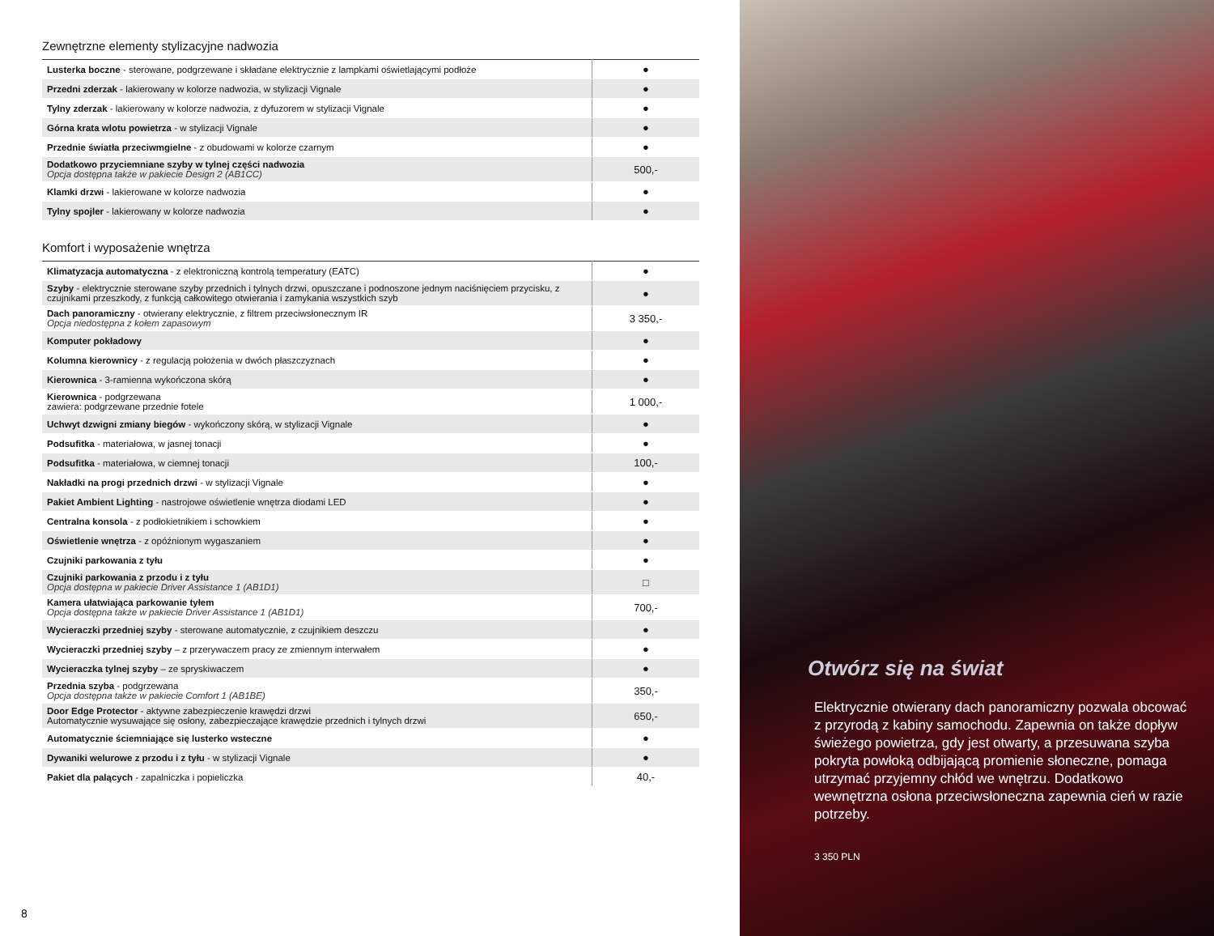Zewnętrzne elementy stylizacyjne nadwozia
| Lusterka boczne - sterowane, podgrzewane i składane elektrycznie z lampkami oświetlającymi podłoże | ● |
| Przedni zderzak - lakierowany w kolorze nadwozia, w stylizacji Vignale | ● |
| Tylny zderzak - lakierowany w kolorze nadwozia, z dyfuzorem w stylizacji Vignale | ● |
| Górna krata wlotu powietrza - w stylizacji Vignale | ● |
| Przednie światła przeciwmgielne - z obudowami w kolorze czarnym | ● |
| Dodatkowo przyciemniane szyby w tylnej części nadwozia Opcja dostępna także w pakiecie Design 2 (AB1CC) | 500,- |
| Klamki drzwi - lakierowane w kolorze nadwozia | ● |
| Tylny spojler - lakierowany w kolorze nadwozia | ● |
Komfort i wyposażenie wnętrza
| Klimatyzacja automatyczna - z elektroniczną kontrolą temperatury (EATC) | ● |
| Szyby - elektrycznie sterowane szyby przednich i tylnych drzwi, opuszczane i podnoszone jednym naciśnięciem przycisku, z czujnikami przeszkody, z funkcją całkowitego otwierania i zamykania wszystkich szyb | ● |
| Dach panoramiczny - otwierany elektrycznie, z filtrem przeciwsłonecznym IR Opcja niedostępna z kołem zapasowym | 3 350,- |
| Komputer pokładowy | ● |
| Kolumna kierownicy - z regulacją położenia w dwóch płaszczyznach | ● |
| Kierownica - 3-ramienna wykończona skórą | ● |
| Kierownica - podgrzewana zawiera: podgrzewane przednie fotele | 1 000,- |
| Uchwyt dzwigni zmiany biegów - wykończony skórą, w stylizacji Vignale | ● |
| Podsufitka - materiałowa, w jasnej tonacji | ● |
| Podsufitka - materiałowa, w ciemnej tonacji | 100,- |
| Nakładki na progi przednich drzwi - w stylizacji Vignale | ● |
| Pakiet Ambient Lighting - nastrojowe oświetlenie wnętrza diodami LED | ● |
| Centralna konsola - z podłokietnikiem i schowkiem | ● |
| Oświetlenie wnętrza - z opóźnionym wygaszaniem | ● |
| Czujniki parkowania z tyłu | ● |
| Czujniki parkowania z przodu i z tyłu Opcja dostępna w pakiecie Driver Assistance 1 (AB1D1) | □ |
| Kamera ułatwiająca parkowanie tyłem Opcja dostępna także w pakiecie Driver Assistance 1 (AB1D1) | 700,- |
| Wycieraczki przedniej szyby - sterowane automatycznie, z czujnikiem deszczu | ● |
| Wycieraczki przedniej szyby – z przerywaczem pracy ze zmiennym interwałem | ● |
| Wycieraczka tylnej szyby – ze spryskiwaczem | ● |
| Przednia szyba - podgrzewana Opcja dostępna także w pakiecie Comfort 1 (AB1BE) | 350,- |
| Door Edge Protector - aktywne zabezpieczenie krawędzi drzwi Automatycznie wysuwające się osłony, zabezpieczające krawędzie przednich i tylnych drzwi | 650,- |
| Automatycznie ściemniające się lusterko wsteczne | ● |
| Dywaniki welurowe z przodu i z tyłu - w stylizacji Vignale | ● |
| Pakiet dla palących - zapalniczka i popieliczka | 40,- |
8
Otwórz się na świat
Elektrycznie otwierany dach panoramiczny pozwala obcować z przyrodą z kabiny samochodu. Zapewnia on także dopływ świeżego powietrza, gdy jest otwarty, a przesuwana szyba pokryta powłoką odbijającą promienie słoneczne, pomaga utrzymać przyjemny chłód we wnętrzu. Dodatkowo wewnętrzna osłona przeciwsłoneczna zapewnia cień w razie potrzeby.
3 350 PLN